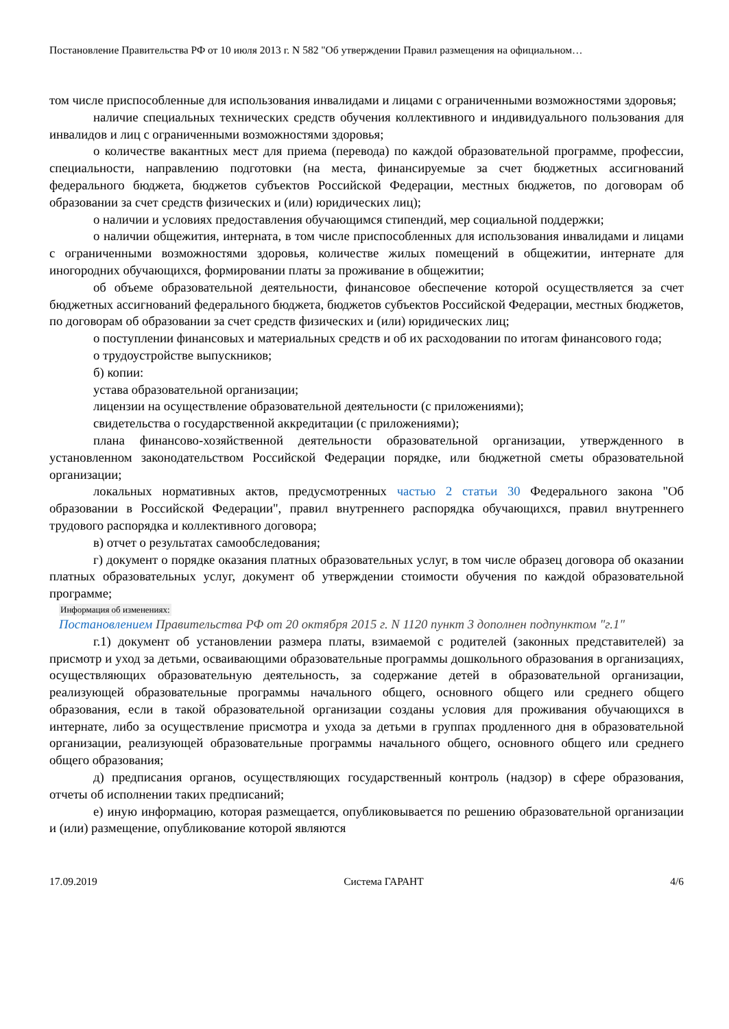Постановление Правительства РФ от 10 июля 2013 г. N 582 "Об утверждении Правил размещения на официальном…
том числе приспособленные для использования инвалидами и лицами с ограниченными возможностями здоровья;
наличие специальных технических средств обучения коллективного и индивидуального пользования для инвалидов и лиц с ограниченными возможностями здоровья;
о количестве вакантных мест для приема (перевода) по каждой образовательной программе, профессии, специальности, направлению подготовки (на места, финансируемые за счет бюджетных ассигнований федерального бюджета, бюджетов субъектов Российской Федерации, местных бюджетов, по договорам об образовании за счет средств физических и (или) юридических лиц);
о наличии и условиях предоставления обучающимся стипендий, мер социальной поддержки;
о наличии общежития, интерната, в том числе приспособленных для использования инвалидами и лицами с ограниченными возможностями здоровья, количестве жилых помещений в общежитии, интернате для иногородних обучающихся, формировании платы за проживание в общежитии;
об объеме образовательной деятельности, финансовое обеспечение которой осуществляется за счет бюджетных ассигнований федерального бюджета, бюджетов субъектов Российской Федерации, местных бюджетов, по договорам об образовании за счет средств физических и (или) юридических лиц;
о поступлении финансовых и материальных средств и об их расходовании по итогам финансового года;
о трудоустройстве выпускников;
б) копии:
устава образовательной организации;
лицензии на осуществление образовательной деятельности (с приложениями);
свидетельства о государственной аккредитации (с приложениями);
плана финансово-хозяйственной деятельности образовательной организации, утвержденного в установленном законодательством Российской Федерации порядке, или бюджетной сметы образовательной организации;
локальных нормативных актов, предусмотренных частью 2 статьи 30 Федерального закона "Об образовании в Российской Федерации", правил внутреннего распорядка обучающихся, правил внутреннего трудового распорядка и коллективного договора;
в) отчет о результатах самообследования;
г) документ о порядке оказания платных образовательных услуг, в том числе образец договора об оказании платных образовательных услуг, документ об утверждении стоимости обучения по каждой образовательной программе;
Информация об изменениях:
Постановлением Правительства РФ от 20 октября 2015 г. N 1120 пункт 3 дополнен подпунктом "г.1"
г.1) документ об установлении размера платы, взимаемой с родителей (законных представителей) за присмотр и уход за детьми, осваивающими образовательные программы дошкольного образования в организациях, осуществляющих образовательную деятельность, за содержание детей в образовательной организации, реализующей образовательные программы начального общего, основного общего или среднего общего образования, если в такой образовательной организации созданы условия для проживания обучающихся в интернате, либо за осуществление присмотра и ухода за детьми в группах продленного дня в образовательной организации, реализующей образовательные программы начального общего, основного общего или среднего общего образования;
д) предписания органов, осуществляющих государственный контроль (надзор) в сфере образования, отчеты об исполнении таких предписаний;
е) иную информацию, которая размещается, опубликовывается по решению образовательной организации и (или) размещение, опубликование которой являются
17.09.2019 Система ГАРАНТ 4/6